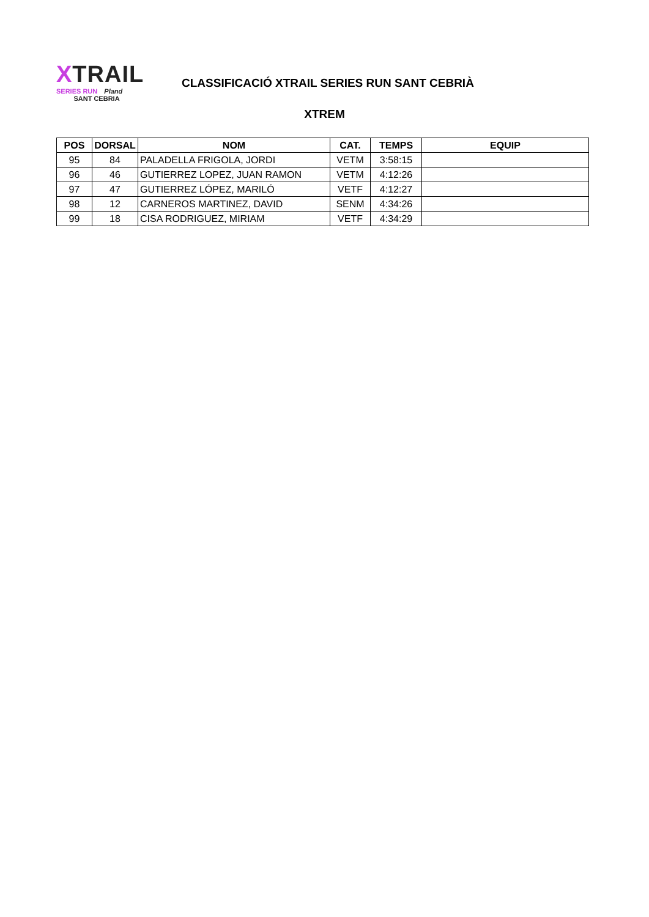XTRAIL
SERIES RUN Pland
SANT CEBRIA
CLASSIFICACIÓ XTRAIL SERIES RUN SANT CEBRIÀ
XTREM
| POS | DORSAL | NOM | CAT. | TEMPS | EQUIP |
| --- | --- | --- | --- | --- | --- |
| 95 | 84 | PALADELLA FRIGOLA, JORDI | VETM | 3:58:15 | |
| 96 | 46 | GUTIERREZ LOPEZ, JUAN RAMON | VETM | 4:12:26 | |
| 97 | 47 | GUTIERREZ LÓPEZ, MARILÓ | VETF | 4:12:27 | |
| 98 | 12 | CARNEROS MARTINEZ, DAVID | SENM | 4:34:26 | |
| 99 | 18 | CISA RODRIGUEZ, MIRIAM | VETF | 4:34:29 | |